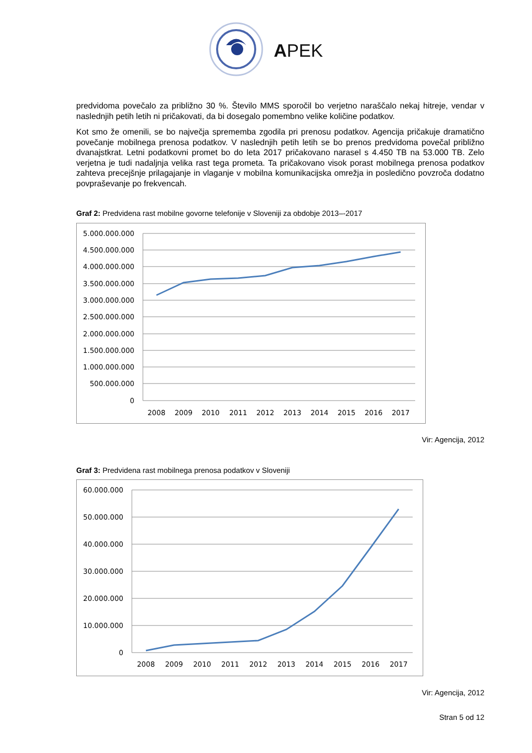APEK
predvidoma povečalo za približno 30 %. Število MMS sporočil bo verjetno naraščalo nekaj hitreje, vendar v naslednjih petih letih ni pričakovati, da bi dosegalo pomembno velike količine podatkov.
Kot smo že omenili, se bo največja sprememba zgodila pri prenosu podatkov. Agencija pričakuje dramatično povečanje mobilnega prenosa podatkov. V naslednjih petih letih se bo prenos predvidoma povečal približno dvanajstkrat. Letni podatkovni promet bo do leta 2017 pričakovano narasel s 4.450 TB na 53.000 TB. Zelo verjetna je tudi nadaljnja velika rast tega prometa. Ta pričakovano visok porast mobilnega prenosa podatkov zahteva precejšnje prilagajanje in vlaganje v mobilna komunikacijska omrežja in posledično povzroča dodatno povpraševanje po frekvencah.
Graf 2: Predvidena rast mobilne govorne telefonije v Sloveniji za obdobje 2013–-2017
5.000.000.000
4.500.000.000
4.000.000.000
3.500.000.000
3.000.000.000
2.500.000.000
2.000.000.000
1.500.000.000
1.000.000.000
500.000.000
0
2008
2009
2010
2011
2012
2013
2014
2015
2016
2017
Vir: Agencija, 2012
Graf 3: Predvidena rast mobilnega prenosa podatkov v Sloveniji
60.000.000
50.000.000
40.000.000
30.000.000
20.000.000
10.000.000
0
2008
2009
2010
2011
2012
2013
2014
2015
2016
2017
Vir: Agencija, 2012
Stran 5 od 12